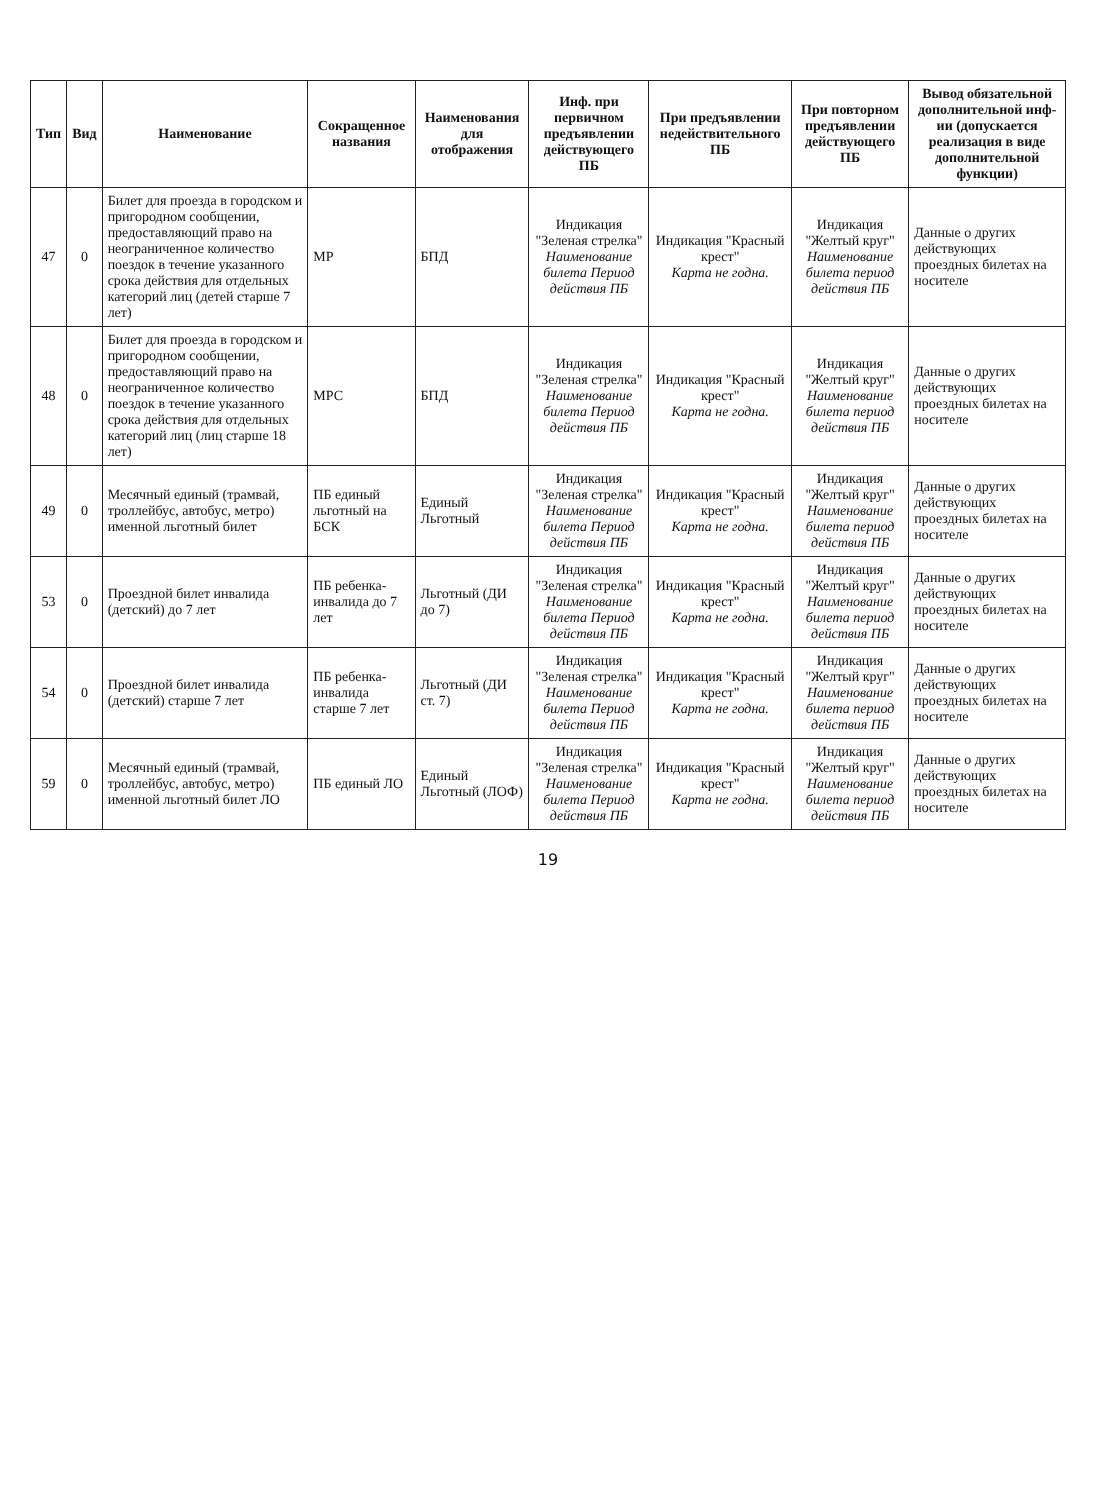| Тип | Вид | Наименование | Сокращенное названия | Наименования для отображения | Инф. при первичном предъявлении действующего ПБ | При предъявлении недействительного ПБ | При повторном предъявлении действующего ПБ | Вывод обязательной дополнительной инф-ии (допускается реализация в виде дополнительной функции) |
| --- | --- | --- | --- | --- | --- | --- | --- | --- |
| 47 | 0 | Билет для проезда в городском и пригородном сообщении, предоставляющий право на неограниченное количество поездок в течение указанного срока действия для отдельных категорий лиц (детей старше 7 лет) | МР | БПД | Индикация "Зеленая стрелка" Наименование билета Период действия ПБ | Индикация "Красный крест" Карта не годна. | Индикация "Желтый круг" Наименование билета период действия ПБ | Данные о других действующих проездных билетах на носителе |
| 48 | 0 | Билет для проезда в городском и пригородном сообщении, предоставляющий право на неограниченное количество поездок в течение указанного срока действия для отдельных категорий лиц (лиц старше 18 лет) | МРС | БПД | Индикация "Зеленая стрелка" Наименование билета Период действия ПБ | Индикация "Красный крест" Карта не годна. | Индикация "Желтый круг" Наименование билета период действия ПБ | Данные о других действующих проездных билетах на носителе |
| 49 | 0 | Месячный единый (трамвай, троллейбус, автобус, метро) именной льготный билет | ПБ единый льготный на БСК | Единый Льготный | Индикация "Зеленая стрелка" Наименование билета Период действия ПБ | Индикация "Красный крест" Карта не годна. | Индикация "Желтый круг" Наименование билета период действия ПБ | Данные о других действующих проездных билетах на носителе |
| 53 | 0 | Проездной билет инвалида (детский) до 7 лет | ПБ ребенка-инвалида до 7 лет | Льготный (ДИ до 7) | Индикация "Зеленая стрелка" Наименование билета Период действия ПБ | Индикация "Красный крест" Карта не годна. | Индикация "Желтый круг" Наименование билета период действия ПБ | Данные о других действующих проездных билетах на носителе |
| 54 | 0 | Проездной билет инвалида (детский) старше 7 лет | ПБ ребенка-инвалида старше 7 лет | Льготный (ДИ ст. 7) | Индикация "Зеленая стрелка" Наименование билета Период действия ПБ | Индикация "Красный крест" Карта не годна. | Индикация "Желтый круг" Наименование билета период действия ПБ | Данные о других действующих проездных билетах на носителе |
| 59 | 0 | Месячный единый (трамвай, троллейбус, автобус, метро) именной льготный билет ЛО | ПБ единый ЛО | Единый Льготный (ЛОФ) | Индикация "Зеленая стрелка" Наименование билета Период действия ПБ | Индикация "Красный крест" Карта не годна. | Индикация "Желтый круг" Наименование билета период действия ПБ | Данные о других действующих проездных билетах на носителе |
19